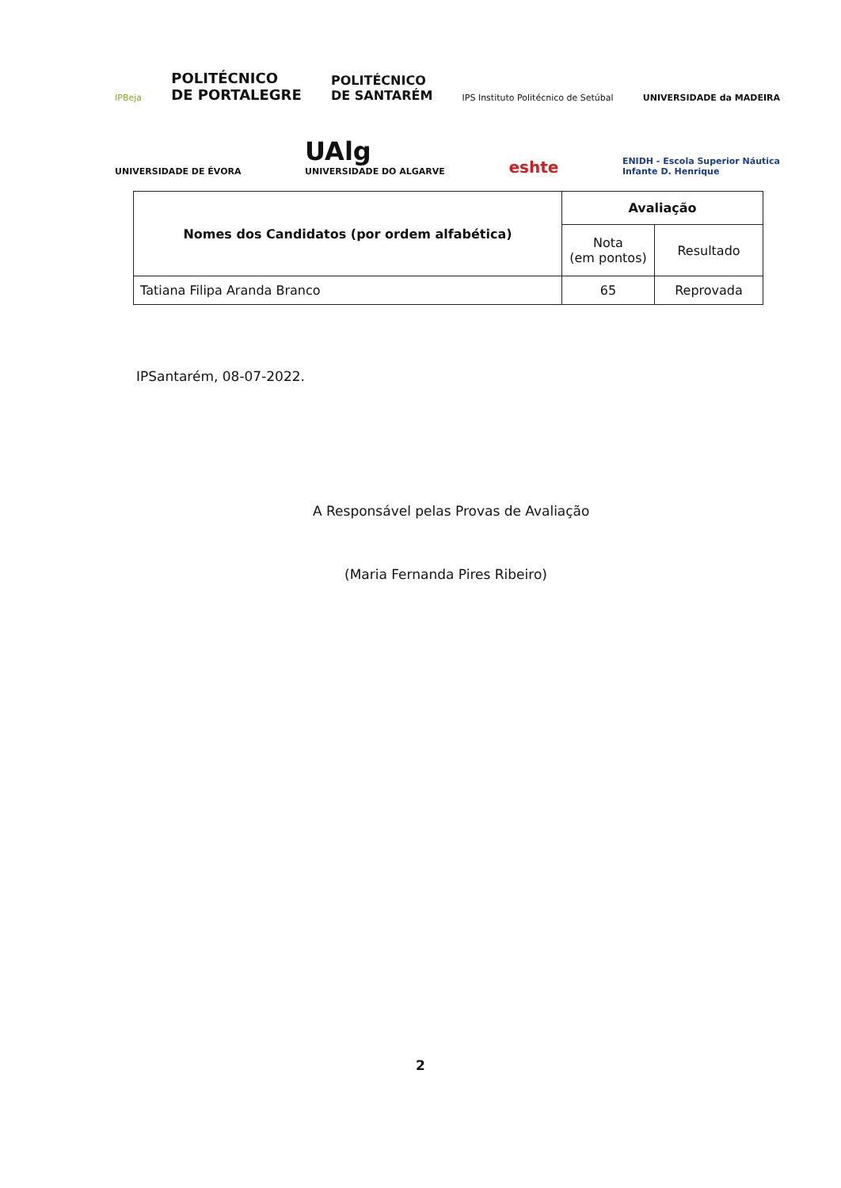IPBeja POLITÉCNICO
DE PORTALEGRE POLITÉCNICO
DE SANTARÉM IPS Instituto Politécnico de Setúbal UNIVERSIDADE da MADEIRA
UNIVERSIDADE DE ÉVORA UAlg
UNIVERSIDADE DO ALGARVE eshte ENIDH - Escola Superior Náutica
Infante D. Henrique
| Nomes dos Candidatos (por ordem alfabética) | Avaliação | |
| --- | --- | --- |
| | Nota (em pontos) | Resultado |
| Tatiana Filipa Aranda Branco | 65 | Reprovada |
IPSantarém, 08-07-2022.
A Responsável pelas Provas de Avaliação
(Maria Fernanda Pires Ribeiro)
2